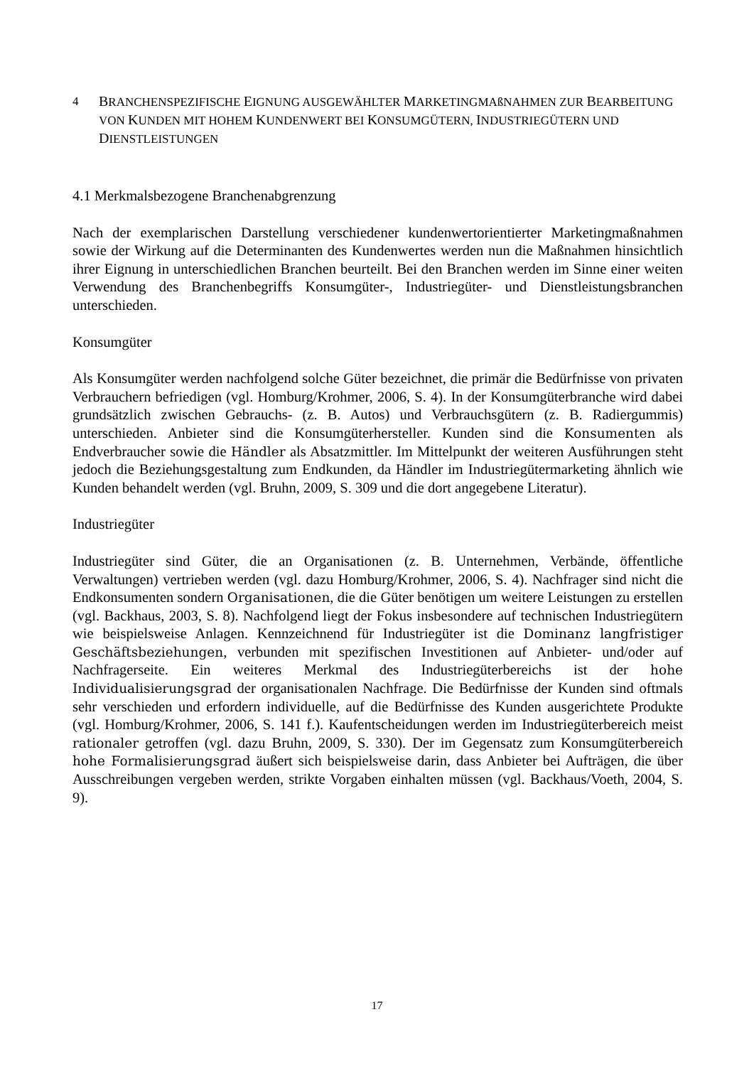4 BRANCHENSPEZIFISCHE EIGNUNG AUSGEWÄHLTER MARKETINGMAßNAHMEN ZUR BEARBEITUNG VON KUNDEN MIT HOHEM KUNDENWERT BEI KONSUMGÜTERN, INDUSTRIEGÜTERN UND DIENSTLEISTUNGEN
4.1 Merkmalsbezogene Branchenabgrenzung
Nach der exemplarischen Darstellung verschiedener kundenwertorientierter Marketingmaßnahmen sowie der Wirkung auf die Determinanten des Kundenwertes werden nun die Maßnahmen hinsichtlich ihrer Eignung in unterschiedlichen Branchen beurteilt. Bei den Branchen werden im Sinne einer weiten Verwendung des Branchenbegriffs Konsumgüter-, Industriegüter- und Dienstleistungsbranchen unterschieden.
Konsumgüter
Als Konsumgüter werden nachfolgend solche Güter bezeichnet, die primär die Bedürfnisse von privaten Verbrauchern befriedigen (vgl. Homburg/Krohmer, 2006, S. 4). In der Konsumgüterbranche wird dabei grundsätzlich zwischen Gebrauchs- (z. B. Autos) und Verbrauchsgütern (z. B. Radiergummis) unterschieden. Anbieter sind die Konsumgüterhersteller. Kunden sind die Konsumenten als Endverbraucher sowie die Händler als Absatzmittler. Im Mittelpunkt der weiteren Ausführungen steht jedoch die Beziehungsgestaltung zum Endkunden, da Händler im Industriegütermarketing ähnlich wie Kunden behandelt werden (vgl. Bruhn, 2009, S. 309 und die dort angegebene Literatur).
Industriegüter
Industriegüter sind Güter, die an Organisationen (z. B. Unternehmen, Verbände, öffentliche Verwaltungen) vertrieben werden (vgl. dazu Homburg/Krohmer, 2006, S. 4). Nachfrager sind nicht die Endkonsumenten sondern Organisationen, die die Güter benötigen um weitere Leistungen zu erstellen (vgl. Backhaus, 2003, S. 8). Nachfolgend liegt der Fokus insbesondere auf technischen Industriegütern wie beispielsweise Anlagen. Kennzeichnend für Industriegüter ist die Dominanz langfristiger Geschäftsbeziehungen, verbunden mit spezifischen Investitionen auf Anbieter- und/oder auf Nachfragerseite. Ein weiteres Merkmal des Industriegüterbereichs ist der hohe Individualisierungsgrad der organisationalen Nachfrage. Die Bedürfnisse der Kunden sind oftmals sehr verschieden und erfordern individuelle, auf die Bedürfnisse des Kunden ausgerichtete Produkte (vgl. Homburg/Krohmer, 2006, S. 141 f.). Kaufentscheidungen werden im Industriegüterbereich meist rationaler getroffen (vgl. dazu Bruhn, 2009, S. 330). Der im Gegensatz zum Konsumgüterbereich hohe Formalisierungsgrad äußert sich beispielsweise darin, dass Anbieter bei Aufträgen, die über Ausschreibungen vergeben werden, strikte Vorgaben einhalten müssen (vgl. Backhaus/Voeth, 2004, S. 9).
17